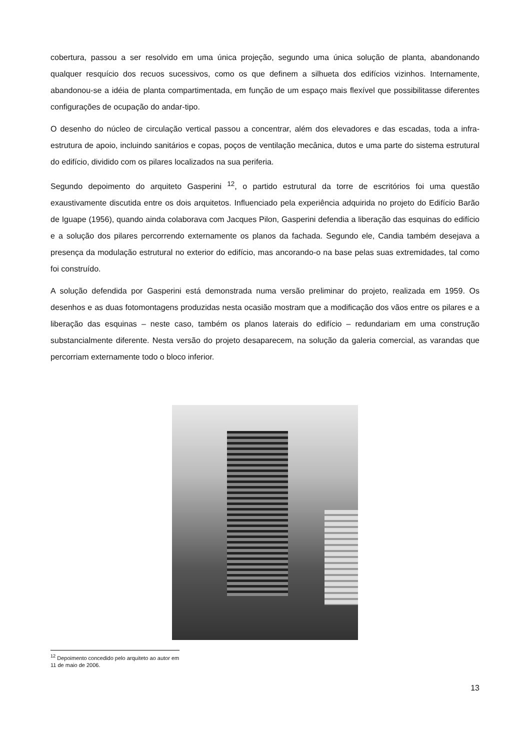cobertura, passou a ser resolvido em uma única projeção, segundo uma única solução de planta, abandonando qualquer resquício dos recuos sucessivos, como os que definem a silhueta dos edifícios vizinhos. Internamente, abandonou-se a idéia de planta compartimentada, em função de um espaço mais flexível que possibilitasse diferentes configurações de ocupação do andar-tipo.
O desenho do núcleo de circulação vertical passou a concentrar, além dos elevadores e das escadas, toda a infra-estrutura de apoio, incluindo sanitários e copas, poços de ventilação mecânica, dutos e uma parte do sistema estrutural do edifício, dividido com os pilares localizados na sua periferia.
Segundo depoimento do arquiteto Gasperini <sup>12</sup>, o partido estrutural da torre de escritórios foi uma questão exaustivamente discutida entre os dois arquitetos. Influenciado pela experiência adquirida no projeto do Edifício Barão de Iguape (1956), quando ainda colaborava com Jacques Pilon, Gasperini defendia a liberação das esquinas do edifício e a solução dos pilares percorrendo externamente os planos da fachada. Segundo ele, Candia também desejava a presença da modulação estrutural no exterior do edifício, mas ancorando-o na base pelas suas extremidades, tal como foi construído.
A solução defendida por Gasperini está demonstrada numa versão preliminar do projeto, realizada em 1959. Os desenhos e as duas fotomontagens produzidas nesta ocasião mostram que a modificação dos vãos entre os pilares e a liberação das esquinas – neste caso, também os planos laterais do edifício – redundariam em uma construção substancialmente diferente. Nesta versão do projeto desaparecem, na solução da galeria comercial, as varandas que percorriam externamente todo o bloco inferior.
<sup>12</sup> Depoimento concedido pelo arquiteto ao autor em 11 de maio de 2006.
13